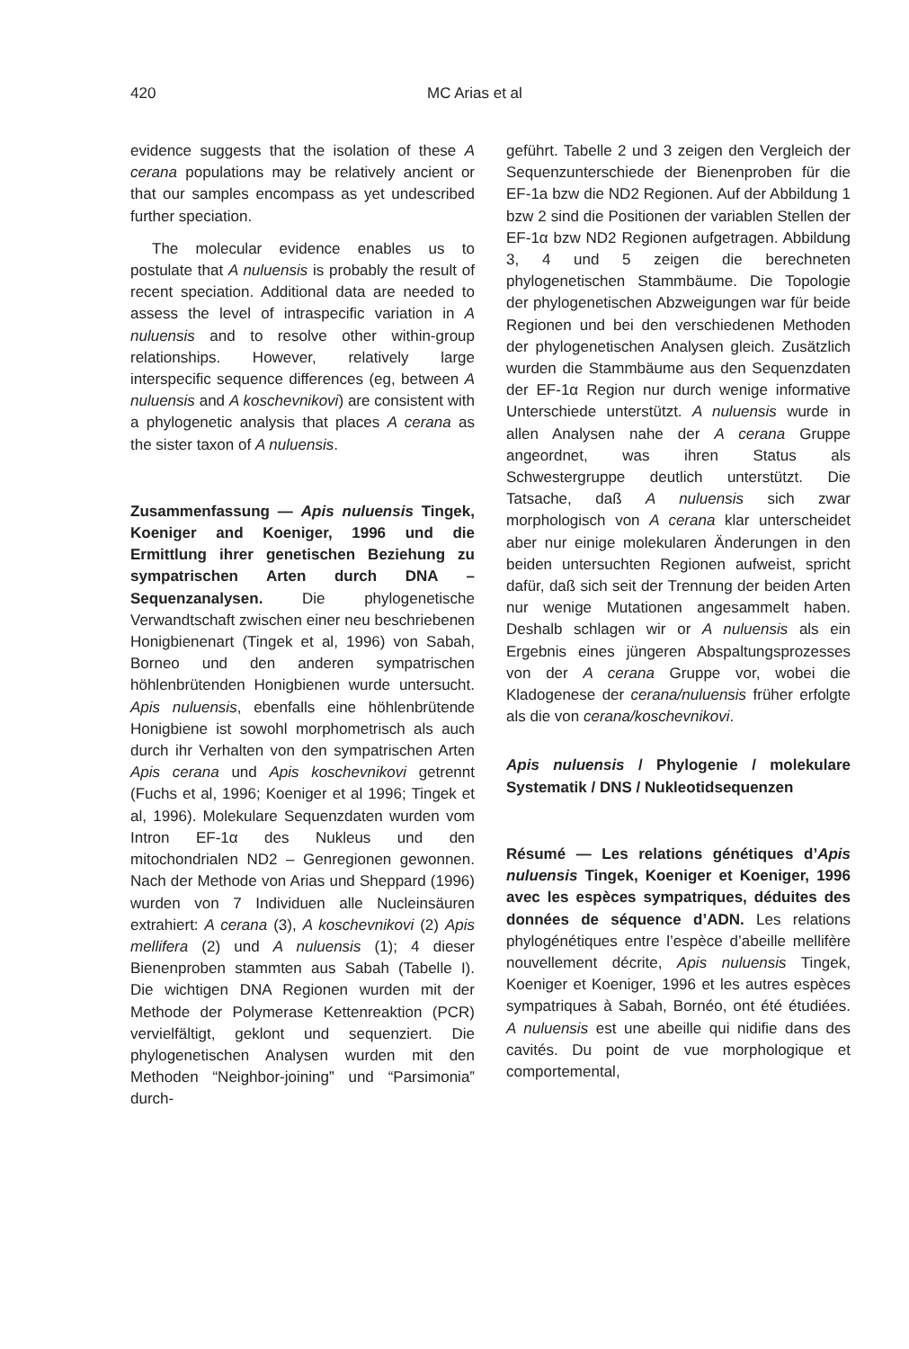420 MC Arias et al
evidence suggests that the isolation of these A cerana populations may be relatively ancient or that our samples encompass as yet undescribed further speciation.
The molecular evidence enables us to postulate that A nuluensis is probably the result of recent speciation. Additional data are needed to assess the level of intraspecific variation in A nuluensis and to resolve other within-group relationships. However, relatively large interspecific sequence differences (eg, between A nuluensis and A koschevnikovi) are consistent with a phylogenetic analysis that places A cerana as the sister taxon of A nuluensis.
Zusammenfassung — Apis nuluensis Tingek, Koeniger and Koeniger, 1996 und die Ermittlung ihrer genetischen Beziehung zu sympatrischen Arten durch DNA – Sequenzanalysen. Die phylogenetische Verwandtschaft zwischen einer neu beschriebenen Honigbienenart (Tingek et al, 1996) von Sabah, Borneo und den anderen sympatrischen höhlenbrütenden Honigbienen wurde untersucht. Apis nuluensis, ebenfalls eine höhlenbrütende Honigbiene ist sowohl morphometrisch als auch durch ihr Verhalten von den sympatrischen Arten Apis cerana und Apis koschevnikovi getrennt (Fuchs et al, 1996; Koeniger et al 1996; Tingek et al, 1996). Molekulare Sequenzdaten wurden vom Intron EF-1α des Nukleus und den mitochondrialen ND2 – Genregionen gewonnen. Nach der Methode von Arias und Sheppard (1996) wurden von 7 Individuen alle Nucleinsäuren extrahiert: A cerana (3), A koschevnikovi (2) Apis mellifera (2) und A nuluensis (1); 4 dieser Bienenproben stammten aus Sabah (Tabelle I). Die wichtigen DNA Regionen wurden mit der Methode der Polymerase Kettenreaktion (PCR) vervielfältigt, geklont und sequenziert. Die phylogenetischen Analysen wurden mit den Methoden “Neighbor-joining” und “Parsimonia” durch-
geführt. Tabelle 2 und 3 zeigen den Vergleich der Sequenzunterschiede der Bienenproben für die EF-1a bzw die ND2 Regionen. Auf der Abbildung 1 bzw 2 sind die Positionen der variablen Stellen der EF-1α bzw ND2 Regionen aufgetragen. Abbildung 3, 4 und 5 zeigen die berechneten phylogenetischen Stammbäume. Die Topologie der phylogenetischen Abzweigungen war für beide Regionen und bei den verschiedenen Methoden der phylogenetischen Analysen gleich. Zusätzlich wurden die Stammbäume aus den Sequenzdaten der EF-1α Region nur durch wenige informative Unterschiede unterstützt. A nuluensis wurde in allen Analysen nahe der A cerana Gruppe angeordnet, was ihren Status als Schwestergruppe deutlich unterstützt. Die Tatsache, daß A nuluensis sich zwar morphologisch von A cerana klar unterscheidet aber nur einige molekularen Änderungen in den beiden untersuchten Regionen aufweist, spricht dafür, daß sich seit der Trennung der beiden Arten nur wenige Mutationen angesammelt haben. Deshalb schlagen wir or A nuluensis als ein Ergebnis eines jüngeren Abspaltungsprozesses von der A cerana Gruppe vor, wobei die Kladogenese der cerana/nuluensis früher erfolgte als die von cerana/koschevnikovi.
Apis nuluensis / Phylogenie / molekulare Systematik / DNS / Nukleotidsequenzen
Résumé — Les relations génétiques d’Apis nuluensis Tingek, Koeniger et Koeniger, 1996 avec les espèces sympatriques, déduites des données de séquence d’ADN. Les relations phylogénétiques entre l’espèce d’abeille mellifère nouvellement décrite, Apis nuluensis Tingek, Koeniger et Koeniger, 1996 et les autres espèces sympatriques à Sabah, Bornéo, ont été étudiées. A nuluensis est une abeille qui nidifie dans des cavités. Du point de vue morphologique et comportemental,